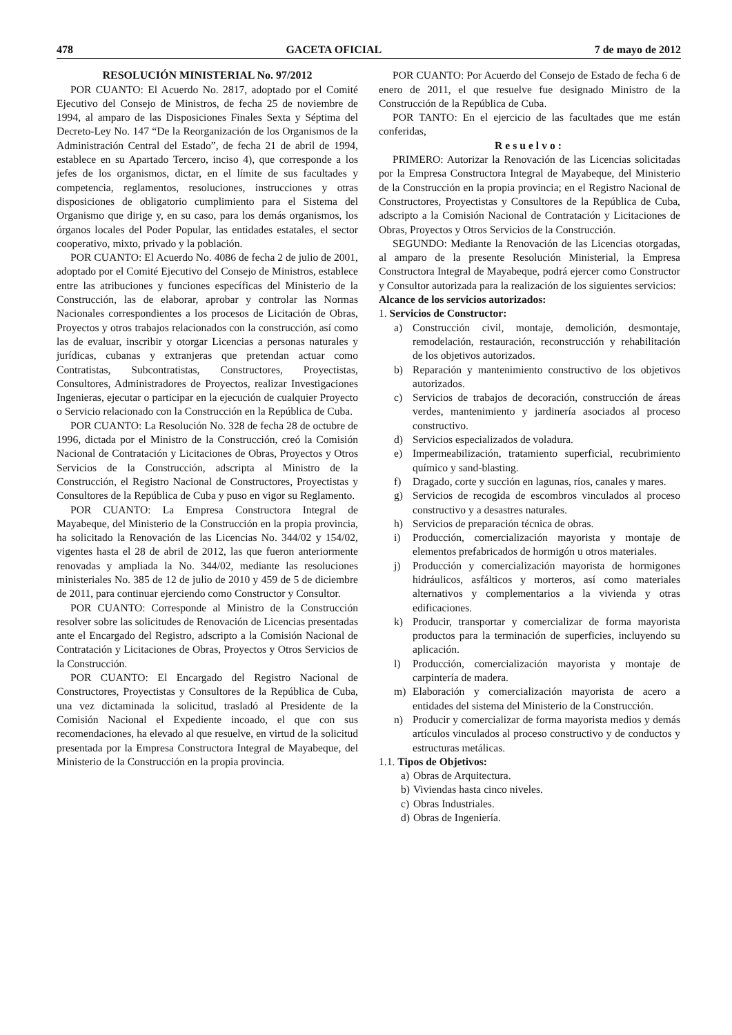478 GACETA OFICIAL 7 de mayo de 2012
RESOLUCIÓN MINISTERIAL No. 97/2012
POR CUANTO: El Acuerdo No. 2817, adoptado por el Comité Ejecutivo del Consejo de Ministros, de fecha 25 de noviembre de 1994, al amparo de las Disposiciones Finales Sexta y Séptima del Decreto-Ley No. 147 “De la Reorganización de los Organismos de la Administración Central del Estado”, de fecha 21 de abril de 1994, establece en su Apartado Tercero, inciso 4), que corresponde a los jefes de los organismos, dictar, en el límite de sus facultades y competencia, reglamentos, resoluciones, instrucciones y otras disposiciones de obligatorio cumplimiento para el Sistema del Organismo que dirige y, en su caso, para los demás organismos, los órganos locales del Poder Popular, las entidades estatales, el sector cooperativo, mixto, privado y la población.
POR CUANTO: El Acuerdo No. 4086 de fecha 2 de julio de 2001, adoptado por el Comité Ejecutivo del Consejo de Ministros, establece entre las atribuciones y funciones específicas del Ministerio de la Construcción, las de elaborar, aprobar y controlar las Normas Nacionales correspondientes a los procesos de Licitación de Obras, Proyectos y otros trabajos relacionados con la construcción, así como las de evaluar, inscribir y otorgar Licencias a personas naturales y jurídicas, cubanas y extranjeras que pretendan actuar como Contratistas, Subcontratistas, Constructores, Proyectistas, Consultores, Administradores de Proyectos, realizar Investigaciones Ingenieras, ejecutar o participar en la ejecución de cualquier Proyecto o Servicio relacionado con la Construcción en la República de Cuba.
POR CUANTO: La Resolución No. 328 de fecha 28 de octubre de 1996, dictada por el Ministro de la Construcción, creó la Comisión Nacional de Contratación y Licitaciones de Obras, Proyectos y Otros Servicios de la Construcción, adscripta al Ministro de la Construcción, el Registro Nacional de Constructores, Proyectistas y Consultores de la República de Cuba y puso en vigor su Reglamento.
POR CUANTO: La Empresa Constructora Integral de Mayabeque, del Ministerio de la Construcción en la propia provincia, ha solicitado la Renovación de las Licencias No. 344/02 y 154/02, vigentes hasta el 28 de abril de 2012, las que fueron anteriormente renovadas y ampliada la No. 344/02, mediante las resoluciones ministeriales No. 385 de 12 de julio de 2010 y 459 de 5 de diciembre de 2011, para continuar ejerciendo como Constructor y Consultor.
POR CUANTO: Corresponde al Ministro de la Construcción resolver sobre las solicitudes de Renovación de Licencias presentadas ante el Encargado del Registro, adscripto a la Comisión Nacional de Contratación y Licitaciones de Obras, Proyectos y Otros Servicios de la Construcción.
POR CUANTO: El Encargado del Registro Nacional de Constructores, Proyectistas y Consultores de la República de Cuba, una vez dictaminada la solicitud, trasladó al Presidente de la Comisión Nacional el Expediente incoado, el que con sus recomendaciones, ha elevado al que resuelve, en virtud de la solicitud presentada por la Empresa Constructora Integral de Mayabeque, del Ministerio de la Construcción en la propia provincia.
POR CUANTO: Por Acuerdo del Consejo de Estado de fecha 6 de enero de 2011, el que resuelve fue designado Ministro de la Construcción de la República de Cuba.
POR TANTO: En el ejercicio de las facultades que me están conferidas,
Resuelvo:
PRIMERO: Autorizar la Renovación de las Licencias solicitadas por la Empresa Constructora Integral de Mayabeque, del Ministerio de la Construcción en la propia provincia; en el Registro Nacional de Constructores, Proyectistas y Consultores de la República de Cuba, adscripto a la Comisión Nacional de Contratación y Licitaciones de Obras, Proyectos y Otros Servicios de la Construcción.
SEGUNDO: Mediante la Renovación de las Licencias otorgadas, al amparo de la presente Resolución Ministerial, la Empresa Constructora Integral de Mayabeque, podrá ejercer como Constructor y Consultor autorizada para la realización de los siguientes servicios:
Alcance de los servicios autorizados:
1. Servicios de Constructor:
a) Construcción civil, montaje, demolición, desmontaje, remodelación, restauración, reconstrucción y rehabilitación de los objetivos autorizados.
b) Reparación y mantenimiento constructivo de los objetivos autorizados.
c) Servicios de trabajos de decoración, construcción de áreas verdes, mantenimiento y jardinería asociados al proceso constructivo.
d) Servicios especializados de voladura.
e) Impermeabilización, tratamiento superficial, recubrimiento químico y sand-blasting.
f) Dragado, corte y succión en lagunas, ríos, canales y mares.
g) Servicios de recogida de escombros vinculados al proceso constructivo y a desastres naturales.
h) Servicios de preparación técnica de obras.
i) Producción, comercialización mayorista y montaje de elementos prefabricados de hormigón u otros materiales.
j) Producción y comercialización mayorista de hormigones hidráulicos, asfálticos y morteros, así como materiales alternativos y complementarios a la vivienda y otras edificaciones.
k) Producir, transportar y comercializar de forma mayorista productos para la terminación de superficies, incluyendo su aplicación.
l) Producción, comercialización mayorista y montaje de carpintería de madera.
m) Elaboración y comercialización mayorista de acero a entidades del sistema del Ministerio de la Construcción.
n) Producir y comercializar de forma mayorista medios y demás artículos vinculados al proceso constructivo y de conductos y estructuras metálicas.
1.1. Tipos de Objetivos:
a) Obras de Arquitectura.
b) Viviendas hasta cinco niveles.
c) Obras Industriales.
d) Obras de Ingeniería.